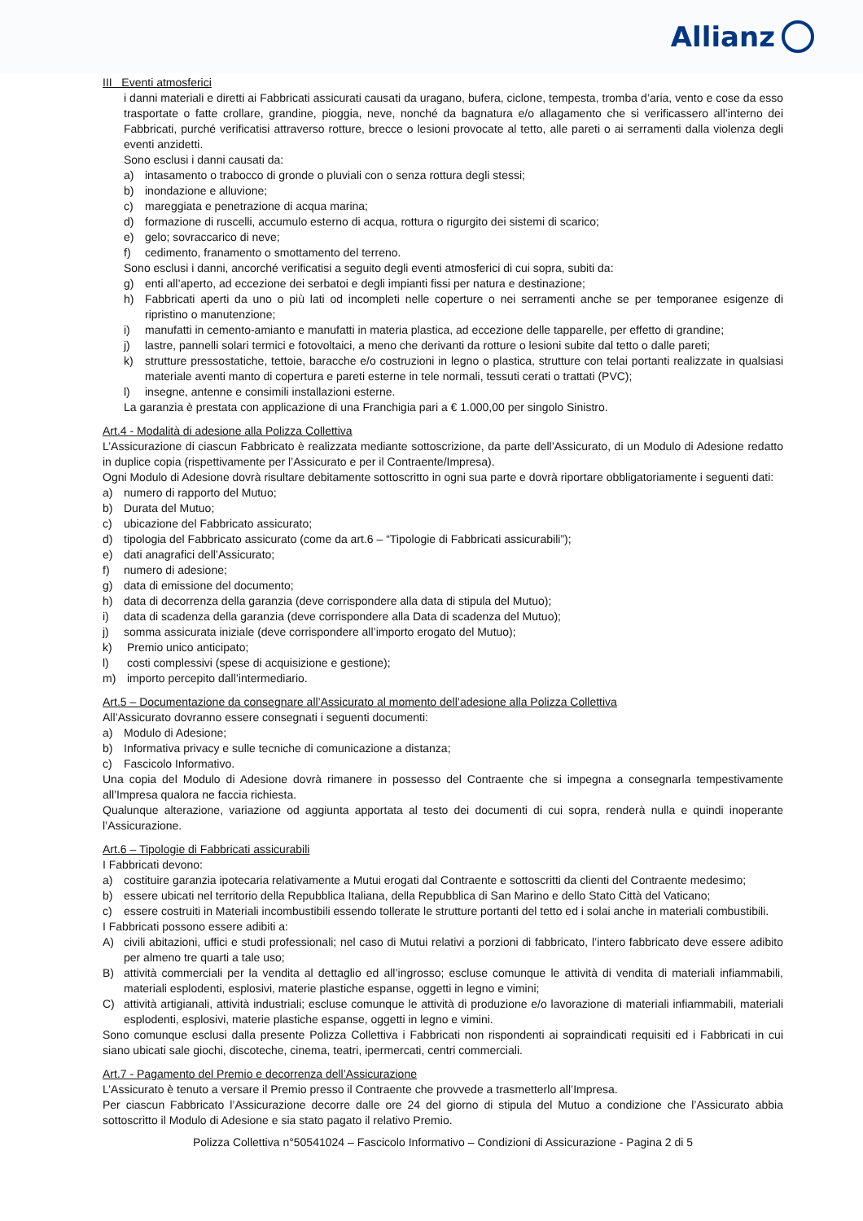Allianz
III Eventi atmosferici
i danni materiali e diretti ai Fabbricati assicurati causati da uragano, bufera, ciclone, tempesta, tromba d’aria, vento e cose da esso trasportate o fatte crollare, grandine, pioggia, neve, nonché da bagnatura e/o allagamento che si verificassero all’interno dei Fabbricati, purché verificatisi attraverso rotture, brecce o lesioni provocate al tetto, alle pareti o ai serramenti dalla violenza degli eventi anzidetti.
Sono esclusi i danni causati da:
a) intasamento o trabocco di gronde o pluviali con o senza rottura degli stessi;
b) inondazione e alluvione;
c) mareggiata e penetrazione di acqua marina;
d) formazione di ruscelli, accumulo esterno di acqua, rottura o rigurgito dei sistemi di scarico;
e) gelo; sovraccarico di neve;
f) cedimento, franamento o smottamento del terreno.
Sono esclusi i danni, ancorché verificatisi a seguito degli eventi atmosferici di cui sopra, subiti da:
g) enti all’aperto, ad eccezione dei serbatoi e degli impianti fissi per natura e destinazione;
h) Fabbricati aperti da uno o più lati od incompleti nelle coperture o nei serramenti anche se per temporanee esigenze di ripristino o manutenzione;
i) manufatti in cemento-amianto e manufatti in materia plastica, ad eccezione delle tapparelle, per effetto di grandine;
j) lastre, pannelli solari termici e fotovoltaici, a meno che derivanti da rotture o lesioni subite dal tetto o dalle pareti;
k) strutture pressostatiche, tettoie, baracche e/o costruzioni in legno o plastica, strutture con telai portanti realizzate in qualsiasi materiale aventi manto di copertura e pareti esterne in tele normali, tessuti cerati o trattati (PVC);
l) insegne, antenne e consimili installazioni esterne.
La garanzia è prestata con applicazione di una Franchigia pari a € 1.000,00 per singolo Sinistro.
Art.4 - Modalità di adesione alla Polizza Collettiva
L’Assicurazione di ciascun Fabbricato è realizzata mediante sottoscrizione, da parte dell’Assicurato, di un Modulo di Adesione redatto in duplice copia (rispettivamente per l’Assicurato e per il Contraente/Impresa).
Ogni Modulo di Adesione dovrà risultare debitamente sottoscritto in ogni sua parte e dovrà riportare obbligatoriamente i seguenti dati:
a) numero di rapporto del Mutuo;
b) Durata del Mutuo;
c) ubicazione del Fabbricato assicurato;
d) tipologia del Fabbricato assicurato (come da art.6 – “Tipologie di Fabbricati assicurabili”);
e) dati anagrafici dell’Assicurato;
f) numero di adesione;
g) data di emissione del documento;
h) data di decorrenza della garanzia (deve corrispondere alla data di stipula del Mutuo);
i) data di scadenza della garanzia (deve corrispondere alla Data di scadenza del Mutuo);
j) somma assicurata iniziale (deve corrispondere all’importo erogato del Mutuo);
k) Premio unico anticipato;
l) costi complessivi (spese di acquisizione e gestione);
m) importo percepito dall’intermediario.
Art.5 – Documentazione da consegnare all’Assicurato al momento dell’adesione alla Polizza Collettiva
All’Assicurato dovranno essere consegnati i seguenti documenti:
a) Modulo di Adesione;
b) Informativa privacy e sulle tecniche di comunicazione a distanza;
c) Fascicolo Informativo.
Una copia del Modulo di Adesione dovrà rimanere in possesso del Contraente che si impegna a consegnarla tempestivamente all’Impresa qualora ne faccia richiesta.
Qualunque alterazione, variazione od aggiunta apportata al testo dei documenti di cui sopra, renderà nulla e quindi inoperante l’Assicurazione.
Art.6 – Tipologie di Fabbricati assicurabili
I Fabbricati devono:
a) costituire garanzia ipotecaria relativamente a Mutui erogati dal Contraente e sottoscritti da clienti del Contraente medesimo;
b) essere ubicati nel territorio della Repubblica Italiana, della Repubblica di San Marino e dello Stato Città del Vaticano;
c) essere costruiti in Materiali incombustibili essendo tollerate le strutture portanti del tetto ed i solai anche in materiali combustibili.
I Fabbricati possono essere adibiti a:
A) civili abitazioni, uffici e studi professionali; nel caso di Mutui relativi a porzioni di fabbricato, l’intero fabbricato deve essere adibito per almeno tre quarti a tale uso;
B) attività commerciali per la vendita al dettaglio ed all’ingrosso; escluse comunque le attività di vendita di materiali infiammabili, materiali esplodenti, esplosivi, materie plastiche espanse, oggetti in legno e vimini;
C) attività artigianali, attività industriali; escluse comunque le attività di produzione e/o lavorazione di materiali infiammabili, materiali esplodenti, esplosivi, materie plastiche espanse, oggetti in legno e vimini.
Sono comunque esclusi dalla presente Polizza Collettiva i Fabbricati non rispondenti ai sopraindicati requisiti ed i Fabbricati in cui siano ubicati sale giochi, discoteche, cinema, teatri, ipermercati, centri commerciali.
Art.7 - Pagamento del Premio e decorrenza dell’Assicurazione
L’Assicurato è tenuto a versare il Premio presso il Contraente che provvede a trasmetterlo all’Impresa.
Per ciascun Fabbricato l’Assicurazione decorre dalle ore 24 del giorno di stipula del Mutuo a condizione che l’Assicurato abbia sottoscritto il Modulo di Adesione e sia stato pagato il relativo Premio.
Polizza Collettiva n°50541024 – Fascicolo Informativo – Condizioni di Assicurazione - Pagina 2 di 5